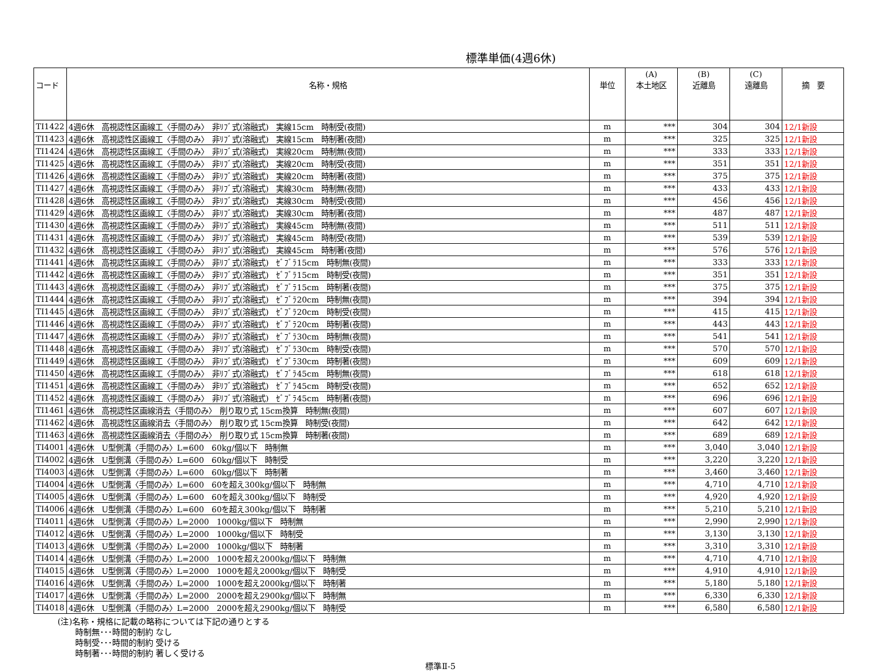標準単価(4週6休)
| コード | 名称・規格 | 単位 | (A) 本土地区 | (B) 近離島 | (C) 遠離島 | 摘 要 |
| --- | --- | --- | --- | --- | --- | --- |
| TI1422 | 4週6休 高視認性区画線工〈手間のみ〉 非ﾘﾌﾞ式(溶融式) 実線15cm 時制受(夜間) | m | *** | 304 | 304 | 12/1新設 |
| TI1423 | 4週6休 高視認性区画線工〈手間のみ〉 非ﾘﾌﾞ式(溶融式) 実線15cm 時制著(夜間) | m | *** | 325 | 325 | 12/1新設 |
| TI1424 | 4週6休 高視認性区画線工〈手間のみ〉 非ﾘﾌﾞ式(溶融式) 実線20cm 時制無(夜間) | m | *** | 333 | 333 | 12/1新設 |
| TI1425 | 4週6休 高視認性区画線工〈手間のみ〉 非ﾘﾌﾞ式(溶融式) 実線20cm 時制受(夜間) | m | *** | 351 | 351 | 12/1新設 |
| TI1426 | 4週6休 高視認性区画線工〈手間のみ〉 非ﾘﾌﾞ式(溶融式) 実線20cm 時制著(夜間) | m | *** | 375 | 375 | 12/1新設 |
| TI1427 | 4週6休 高視認性区画線工〈手間のみ〉 非ﾘﾌﾞ式(溶融式) 実線30cm 時制無(夜間) | m | *** | 433 | 433 | 12/1新設 |
| TI1428 | 4週6休 高視認性区画線工〈手間のみ〉 非ﾘﾌﾞ式(溶融式) 実線30cm 時制受(夜間) | m | *** | 456 | 456 | 12/1新設 |
| TI1429 | 4週6休 高視認性区画線工〈手間のみ〉 非ﾘﾌﾞ式(溶融式) 実線30cm 時制著(夜間) | m | *** | 487 | 487 | 12/1新設 |
| TI1430 | 4週6休 高視認性区画線工〈手間のみ〉 非ﾘﾌﾞ式(溶融式) 実線45cm 時制無(夜間) | m | *** | 511 | 511 | 12/1新設 |
| TI1431 | 4週6休 高視認性区画線工〈手間のみ〉 非ﾘﾌﾞ式(溶融式) 実線45cm 時制受(夜間) | m | *** | 539 | 539 | 12/1新設 |
| TI1432 | 4週6休 高視認性区画線工〈手間のみ〉 非ﾘﾌﾞ式(溶融式) 実線45cm 時制著(夜間) | m | *** | 576 | 576 | 12/1新設 |
| TI1441 | 4週6休 高視認性区画線工〈手間のみ〉 非ﾘﾌﾞ式(溶融式) ｾﾞﾌﾞﾗ15cm 時制無(夜間) | m | *** | 333 | 333 | 12/1新設 |
| TI1442 | 4週6休 高視認性区画線工〈手間のみ〉 非ﾘﾌﾞ式(溶融式) ｾﾞﾌﾞﾗ15cm 時制受(夜間) | m | *** | 351 | 351 | 12/1新設 |
| TI1443 | 4週6休 高視認性区画線工〈手間のみ〉 非ﾘﾌﾞ式(溶融式) ｾﾞﾌﾞﾗ15cm 時制著(夜間) | m | *** | 375 | 375 | 12/1新設 |
| TI1444 | 4週6休 高視認性区画線工〈手間のみ〉 非ﾘﾌﾞ式(溶融式) ｾﾞﾌﾞﾗ20cm 時制無(夜間) | m | *** | 394 | 394 | 12/1新設 |
| TI1445 | 4週6休 高視認性区画線工〈手間のみ〉 非ﾘﾌﾞ式(溶融式) ｾﾞﾌﾞﾗ20cm 時制受(夜間) | m | *** | 415 | 415 | 12/1新設 |
| TI1446 | 4週6休 高視認性区画線工〈手間のみ〉 非ﾘﾌﾞ式(溶融式) ｾﾞﾌﾞﾗ20cm 時制著(夜間) | m | *** | 443 | 443 | 12/1新設 |
| TI1447 | 4週6休 高視認性区画線工〈手間のみ〉 非ﾘﾌﾞ式(溶融式) ｾﾞﾌﾞﾗ30cm 時制無(夜間) | m | *** | 541 | 541 | 12/1新設 |
| TI1448 | 4週6休 高視認性区画線工〈手間のみ〉 非ﾘﾌﾞ式(溶融式) ｾﾞﾌﾞﾗ30cm 時制受(夜間) | m | *** | 570 | 570 | 12/1新設 |
| TI1449 | 4週6休 高視認性区画線工〈手間のみ〉 非ﾘﾌﾞ式(溶融式) ｾﾞﾌﾞﾗ30cm 時制著(夜間) | m | *** | 609 | 609 | 12/1新設 |
| TI1450 | 4週6休 高視認性区画線工〈手間のみ〉 非ﾘﾌﾞ式(溶融式) ｾﾞﾌﾞﾗ45cm 時制無(夜間) | m | *** | 618 | 618 | 12/1新設 |
| TI1451 | 4週6休 高視認性区画線工〈手間のみ〉 非ﾘﾌﾞ式(溶融式) ｾﾞﾌﾞﾗ45cm 時制受(夜間) | m | *** | 652 | 652 | 12/1新設 |
| TI1452 | 4週6休 高視認性区画線工〈手間のみ〉 非ﾘﾌﾞ式(溶融式) ｾﾞﾌﾞﾗ45cm 時制著(夜間) | m | *** | 696 | 696 | 12/1新設 |
| TI1461 | 4週6休 高視認性区画線消去〈手間のみ〉 削り取り式 15cm換算 時制無(夜間) | m | *** | 607 | 607 | 12/1新設 |
| TI1462 | 4週6休 高視認性区画線消去〈手間のみ〉 削り取り式 15cm換算 時制受(夜間) | m | *** | 642 | 642 | 12/1新設 |
| TI1463 | 4週6休 高視認性区画線消去〈手間のみ〉 削り取り式 15cm換算 時制著(夜間) | m | *** | 689 | 689 | 12/1新設 |
| TI4001 | 4週6休 U型側溝〈手間のみ〉L=600 60kg/個以下 時制無 | m | *** | 3,040 | 3,040 | 12/1新設 |
| TI4002 | 4週6休 U型側溝〈手間のみ〉L=600 60kg/個以下 時制受 | m | *** | 3,220 | 3,220 | 12/1新設 |
| TI4003 | 4週6休 U型側溝〈手間のみ〉L=600 60kg/個以下 時制著 | m | *** | 3,460 | 3,460 | 12/1新設 |
| TI4004 | 4週6休 U型側溝〈手間のみ〉L=600 60を超え300kg/個以下 時制無 | m | *** | 4,710 | 4,710 | 12/1新設 |
| TI4005 | 4週6休 U型側溝〈手間のみ〉L=600 60を超え300kg/個以下 時制受 | m | *** | 4,920 | 4,920 | 12/1新設 |
| TI4006 | 4週6休 U型側溝〈手間のみ〉L=600 60を超え300kg/個以下 時制著 | m | *** | 5,210 | 5,210 | 12/1新設 |
| TI4011 | 4週6休 U型側溝〈手間のみ〉L=2000 1000kg/個以下 時制無 | m | *** | 2,990 | 2,990 | 12/1新設 |
| TI4012 | 4週6休 U型側溝〈手間のみ〉L=2000 1000kg/個以下 時制受 | m | *** | 3,130 | 3,130 | 12/1新設 |
| TI4013 | 4週6休 U型側溝〈手間のみ〉L=2000 1000kg/個以下 時制著 | m | *** | 3,310 | 3,310 | 12/1新設 |
| TI4014 | 4週6休 U型側溝〈手間のみ〉L=2000 1000を超え2000kg/個以下 時制無 | m | *** | 4,710 | 4,710 | 12/1新設 |
| TI4015 | 4週6休 U型側溝〈手間のみ〉L=2000 1000を超え2000kg/個以下 時制受 | m | *** | 4,910 | 4,910 | 12/1新設 |
| TI4016 | 4週6休 U型側溝〈手間のみ〉L=2000 1000を超え2000kg/個以下 時制著 | m | *** | 5,180 | 5,180 | 12/1新設 |
| TI4017 | 4週6休 U型側溝〈手間のみ〉L=2000 2000を超え2900kg/個以下 時制無 | m | *** | 6,330 | 6,330 | 12/1新設 |
| TI4018 | 4週6休 U型側溝〈手間のみ〉L=2000 2000を超え2900kg/個以下 時制受 | m | *** | 6,580 | 6,580 | 12/1新設 |
(注)名称・規格に記載の略称については下記の通りとする
時制無･･･時間的制約 なし
時制受･･･時間的制約 受ける
時制著･･･時間的制約 著しく受ける
標準Ⅱ-5